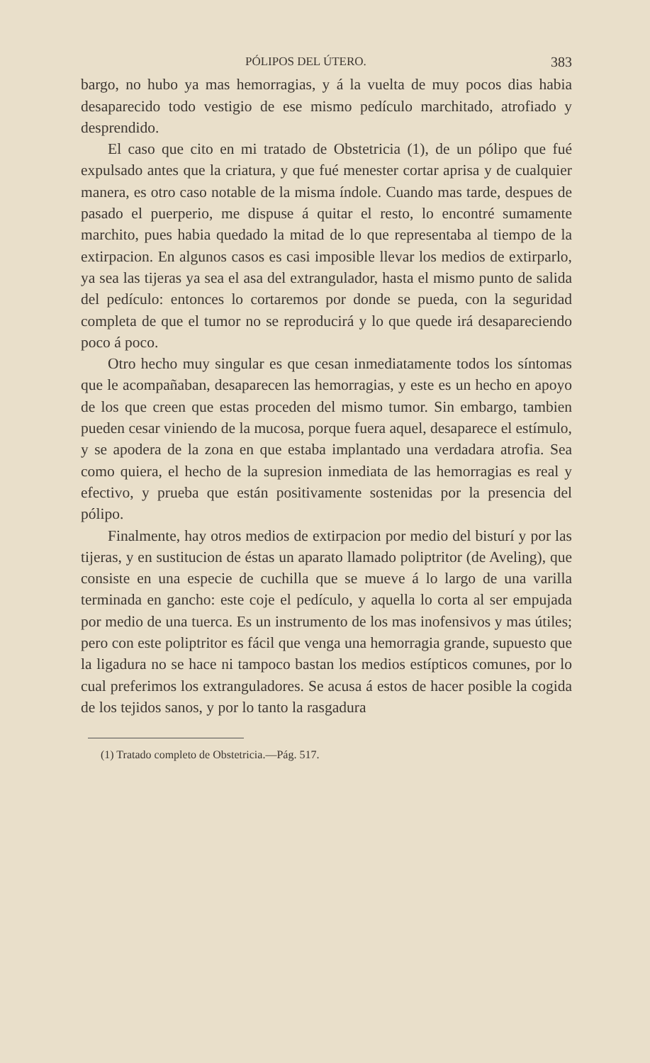PÓLIPOS DEL ÚTERO. 383
bargo, no hubo ya mas hemorragias, y á la vuelta de muy pocos dias habia desaparecido todo vestigio de ese mismo pedículo marchitado, atrofiado y desprendido.
El caso que cito en mi tratado de Obstetricia (1), de un pólipo que fué expulsado antes que la criatura, y que fué menester cortar aprisa y de cualquier manera, es otro caso notable de la misma índole. Cuando mas tarde, despues de pasado el puerperio, me dispuse á quitar el resto, lo encontré sumamente marchito, pues habia quedado la mitad de lo que representaba al tiempo de la extirpacion. En algunos casos es casi imposible llevar los medios de extirparlo, ya sea las tijeras ya sea el asa del extrangulador, hasta el mismo punto de salida del pedículo: entonces lo cortaremos por donde se pueda, con la seguridad completa de que el tumor no se reproducirá y lo que quede irá desapareciendo poco á poco.
Otro hecho muy singular es que cesan inmediatamente todos los síntomas que le acompañaban, desaparecen las hemorragias, y este es un hecho en apoyo de los que creen que estas proceden del mismo tumor. Sin embargo, tambien pueden cesar viniendo de la mucosa, porque fuera aquel, desaparece el estímulo, y se apodera de la zona en que estaba implantado una verdadara atrofia. Sea como quiera, el hecho de la supresion inmediata de las hemorragias es real y efectivo, y prueba que están positivamente sostenidas por la presencia del pólipo.
Finalmente, hay otros medios de extirpacion por medio del bisturí y por las tijeras, y en sustitucion de éstas un aparato llamado poliptritor (de Aveling), que consiste en una especie de cuchilla que se mueve á lo largo de una varilla terminada en gancho: este coje el pedículo, y aquella lo corta al ser empujada por medio de una tuerca. Es un instrumento de los mas inofensivos y mas útiles; pero con este poliptritor es fácil que venga una hemorragia grande, supuesto que la ligadura no se hace ni tampoco bastan los medios estípticos comunes, por lo cual preferimos los extranguladores. Se acusa á estos de hacer posible la cogida de los tejidos sanos, y por lo tanto la rasgadura
(1) Tratado completo de Obstetricia.—Pág. 517.